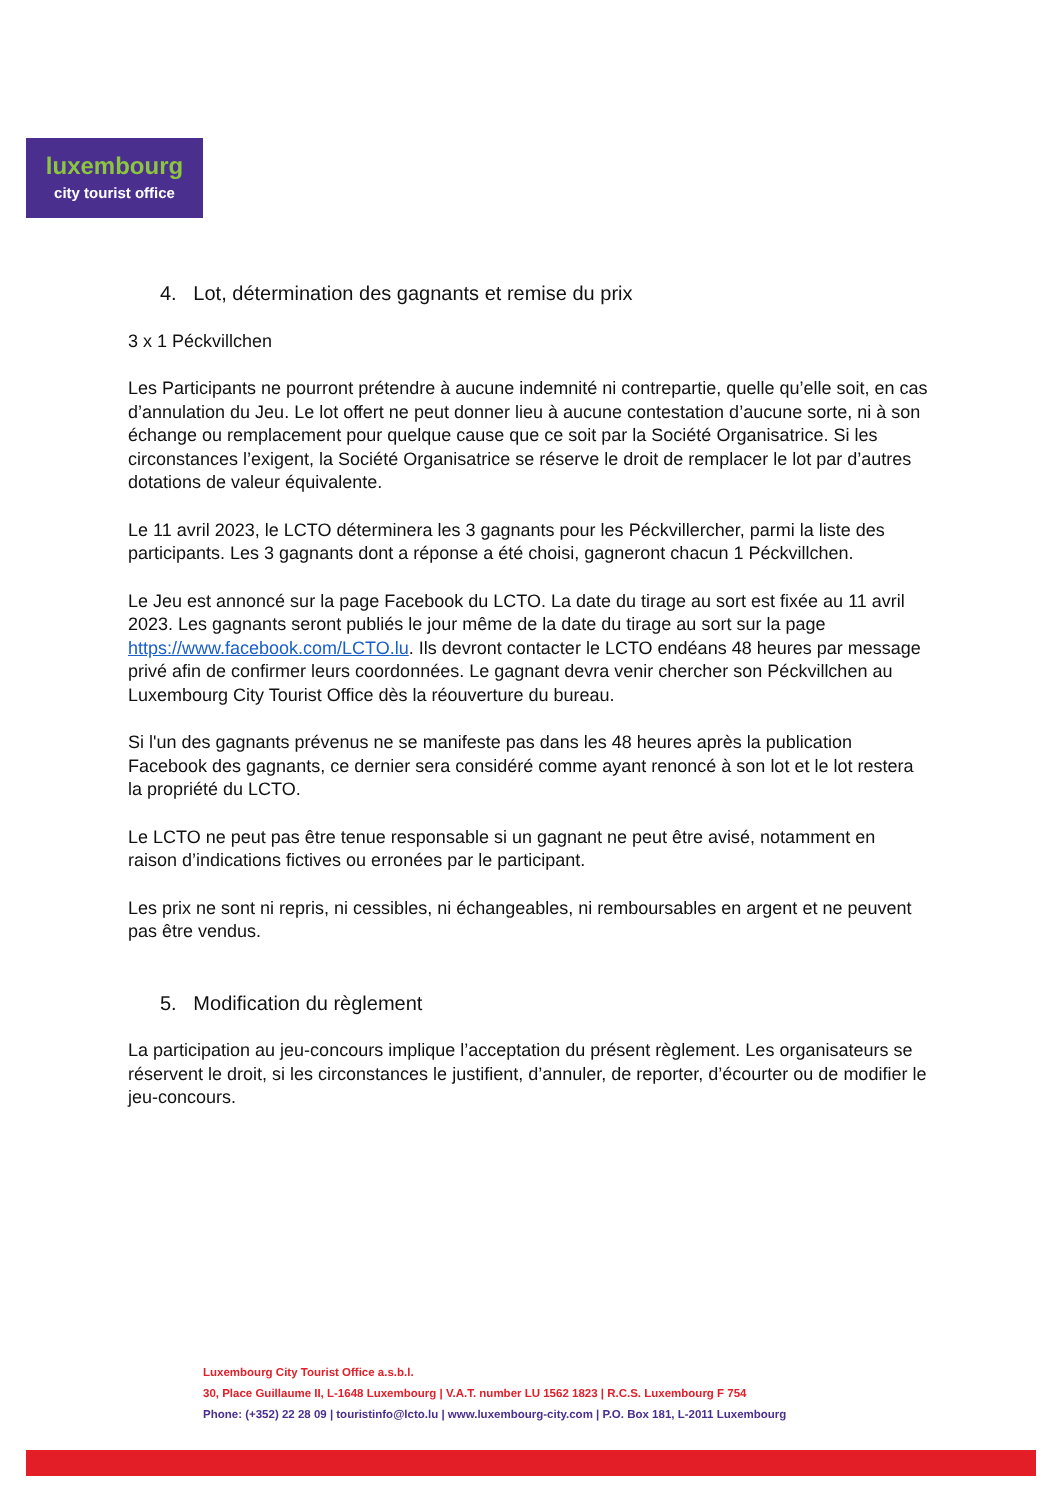luxembourg
city tourist office
4. Lot, détermination des gagnants et remise du prix
3 x 1 Péckvillchen
Les Participants ne pourront prétendre à aucune indemnité ni contrepartie, quelle qu’elle soit, en cas d’annulation du Jeu. Le lot offert ne peut donner lieu à aucune contestation d’aucune sorte, ni à son échange ou remplacement pour quelque cause que ce soit par la Société Organisatrice. Si les circonstances l’exigent, la Société Organisatrice se réserve le droit de remplacer le lot par d’autres dotations de valeur équivalente.
Le 11 avril 2023, le LCTO déterminera les 3 gagnants pour les Péckvillercher, parmi la liste des participants. Les 3 gagnants dont a réponse a été choisi, gagneront chacun 1 Péckvillchen.
Le Jeu est annoncé sur la page Facebook du LCTO. La date du tirage au sort est fixée au 11 avril 2023. Les gagnants seront publiés le jour même de la date du tirage au sort sur la page https://www.facebook.com/LCTO.lu. Ils devront contacter le LCTO endéans 48 heures par message privé afin de confirmer leurs coordonnées. Le gagnant devra venir chercher son Péckvillchen au Luxembourg City Tourist Office dès la réouverture du bureau.
Si l'un des gagnants prévenus ne se manifeste pas dans les 48 heures après la publication Facebook des gagnants, ce dernier sera considéré comme ayant renoncé à son lot et le lot restera la propriété du LCTO.
Le LCTO ne peut pas être tenue responsable si un gagnant ne peut être avisé, notamment en raison d’indications fictives ou erronées par le participant.
Les prix ne sont ni repris, ni cessibles, ni échangeables, ni remboursables en argent et ne peuvent pas être vendus.
5. Modification du règlement
La participation au jeu-concours implique l’acceptation du présent règlement. Les organisateurs se réservent le droit, si les circonstances le justifient, d’annuler, de reporter, d’écourter ou de modifier le jeu-concours.
Luxembourg City Tourist Office a.s.b.l.
30, Place Guillaume II, L-1648 Luxembourg | V.A.T. number LU 1562 1823 | R.C.S. Luxembourg F 754
Phone: (+352) 22 28 09 | touristinfo@lcto.lu | www.luxembourg-city.com | P.O. Box 181, L-2011 Luxembourg